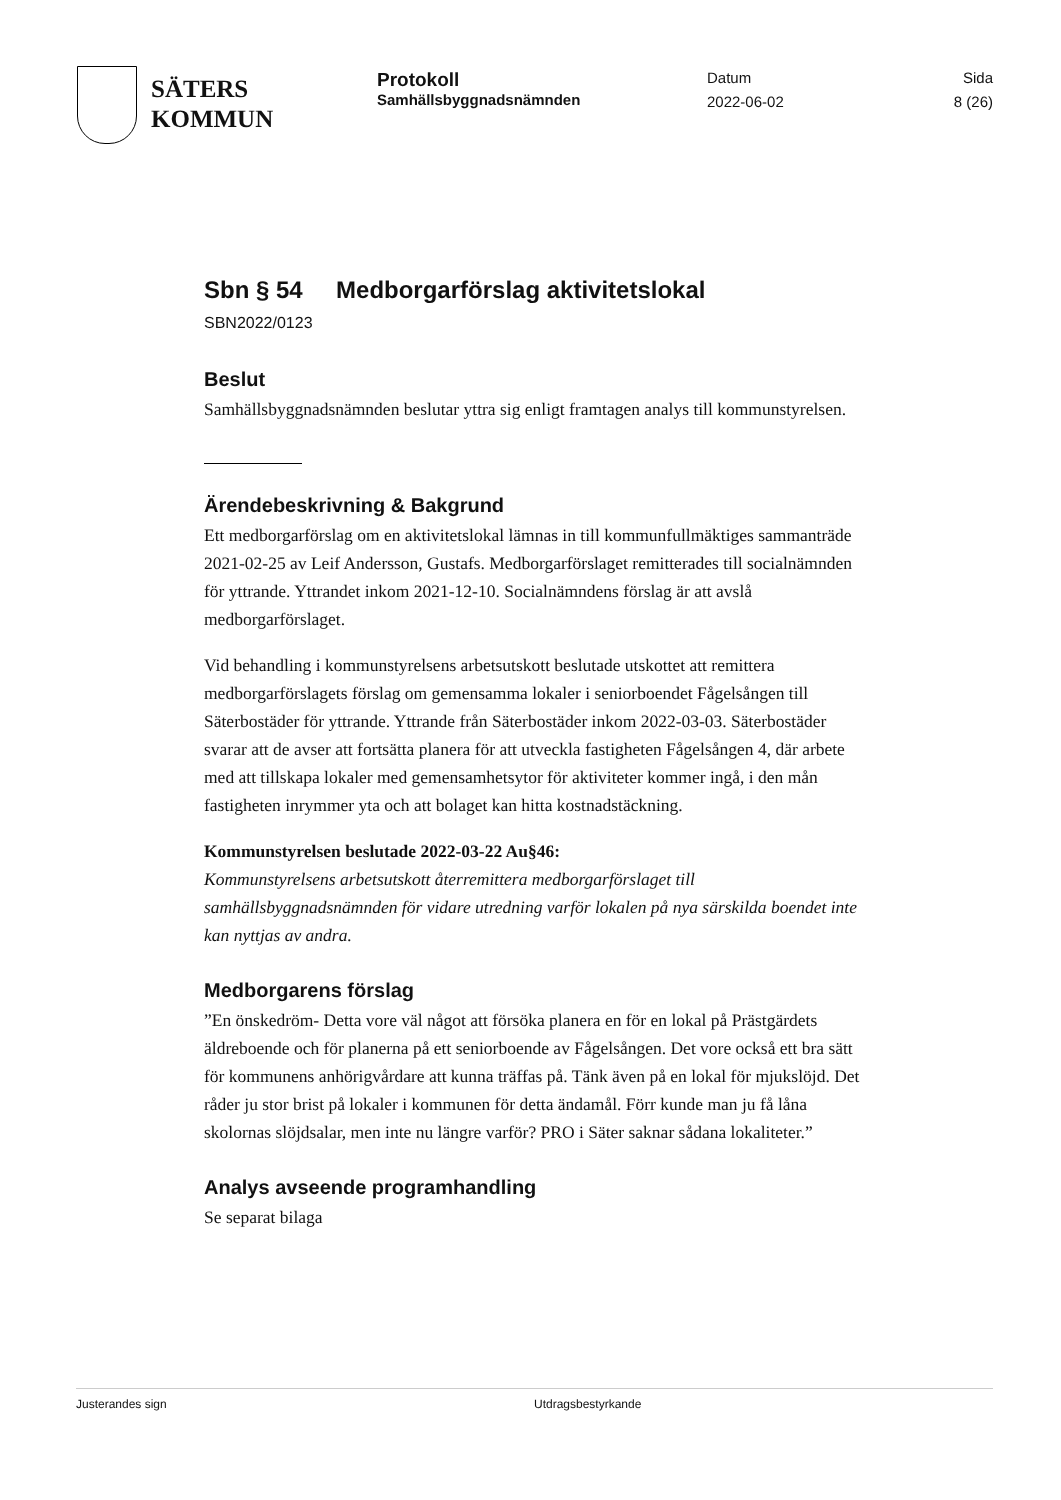SÄTERS
KOMMUN
Protokoll
Samhällsbyggnadsnämnden
Datum
2022-06-02
Sida
8 (26)
Sbn § 54 Medborgarförslag aktivitetslokal
SBN2022/0123
Beslut
Samhällsbyggnadsnämnden beslutar yttra sig enligt framtagen analys till kommunstyrelsen.
Ärendebeskrivning & Bakgrund
Ett medborgarförslag om en aktivitetslokal lämnas in till kommunfullmäktiges sammanträde 2021-02-25 av Leif Andersson, Gustafs. Medborgarförslaget remitterades till socialnämnden för yttrande. Yttrandet inkom 2021-12-10. Socialnämndens förslag är att avslå medborgarförslaget.
Vid behandling i kommunstyrelsens arbetsutskott beslutade utskottet att remittera medborgarförslagets förslag om gemensamma lokaler i seniorboendet Fågelsången till Säterbostäder för yttrande. Yttrande från Säterbostäder inkom 2022-03-03. Säterbostäder svarar att de avser att fortsätta planera för att utveckla fastigheten Fågelsången 4, där arbete med att tillskapa lokaler med gemensamhetsytor för aktiviteter kommer ingå, i den mån fastigheten inrymmer yta och att bolaget kan hitta kostnadstäckning.
Kommunstyrelsen beslutade 2022-03-22 Au§46:
Kommunstyrelsens arbetsutskott återremittera medborgarförslaget till samhällsbyggnadsnämnden för vidare utredning varför lokalen på nya särskilda boendet inte kan nyttjas av andra.
Medborgarens förslag
”En önskedröm- Detta vore väl något att försöka planera en för en lokal på Prästgärdets äldreboende och för planerna på ett seniorboende av Fågelsången. Det vore också ett bra sätt för kommunens anhörigvårdare att kunna träffas på. Tänk även på en lokal för mjukslöjd. Det råder ju stor brist på lokaler i kommunen för detta ändamål. Förr kunde man ju få låna skolornas slöjdsalar, men inte nu längre varför? PRO i Säter saknar sådana lokaliteter.”
Analys avseende programhandling
Se separat bilaga
Justerandes sign Utdragsbestyrkande